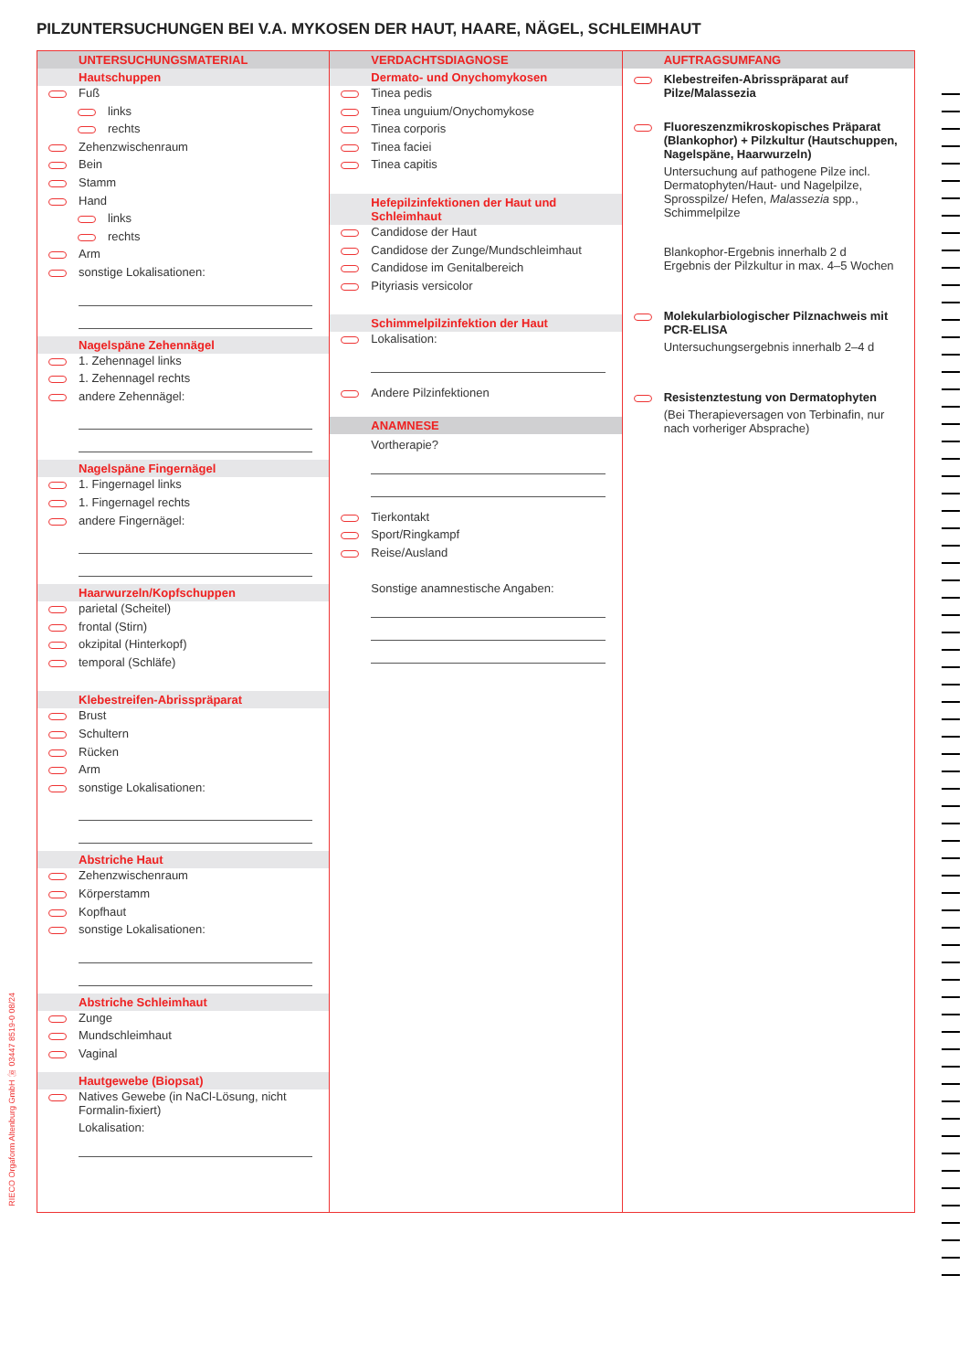PILZUNTERSUCHUNGEN BEI V.A. MYKOSEN DER HAUT, HAARE, NÄGEL, SCHLEIMHAUT
UNTERSUCHUNGSMATERIAL
Hautschuppen
Fuß
links
rechts
Zehenzwischenraum
Bein
Stamm
Hand
links
rechts
Arm
sonstige Lokalisationen:
Nagelspäne Zehennägel
1. Zehennagel links
1. Zehennagel rechts
andere Zehennägel:
Nagelspäne Fingernägel
1. Fingernagel links
1. Fingernagel rechts
andere Fingernägel:
Haarwurzeln/Kopfschuppen
parietal (Scheitel)
frontal (Stirn)
okzipital (Hinterkopf)
temporal (Schläfe)
Klebestreifen-Abrisspräparat
Brust
Schultern
Rücken
Arm
sonstige Lokalisationen:
Abstriche Haut
Zehenzwischenraum
Körperstamm
Kopfhaut
sonstige Lokalisationen:
Abstriche Schleimhaut
Zunge
Mundschleimhaut
Vaginal
Hautgewebe (Biopsat)
Natives Gewebe (in NaCl-Lösung, nicht Formalin-fixiert)
Lokalisation:
VERDACHTSDIAGNOSE
Dermato- und Onychomykosen
Tinea pedis
Tinea unguium/Onychomykose
Tinea corporis
Tinea faciei
Tinea capitis
Hefepilzinfektionen der Haut und Schleimhaut
Candidose der Haut
Candidose der Zunge/Mundschleimhaut
Candidose im Genitalbereich
Pityriasis versicolor
Schimmelpilzinfektion der Haut
Lokalisation:
Andere Pilzinfektionen
ANAMNESE
Vortherapie?
Tierkontakt
Sport/Ringkampf
Reise/Ausland
Sonstige anamnestische Angaben:
AUFTRAGSUMFANG
Klebestreifen-Abrisspräparat auf Pilze/Malassezia
Fluoreszenzmikroskopisches Präparat (Blankophor) + Pilzkultur (Hautschuppen, Nagelspäne, Haarwurzeln)
Untersuchung auf pathogene Pilze incl. Dermatophyten/Haut- und Nagelpilze, Sprosspilze/ Hefen, Malassezia spp., Schimmelpilze
Blankophor-Ergebnis innerhalb 2 d
Ergebnis der Pilzkultur in max. 4–5 Wochen
Molekularbiologischer Pilznachweis mit PCR-ELISA
Untersuchungsergebnis innerhalb 2–4 d
Resistenztestung von Dermatophyten
(Bei Therapieversagen von Terbinafin, nur nach vorheriger Absprache)
RIECO Orgaform Altenburg GmbH ☏ 03447 8519-0 08/24